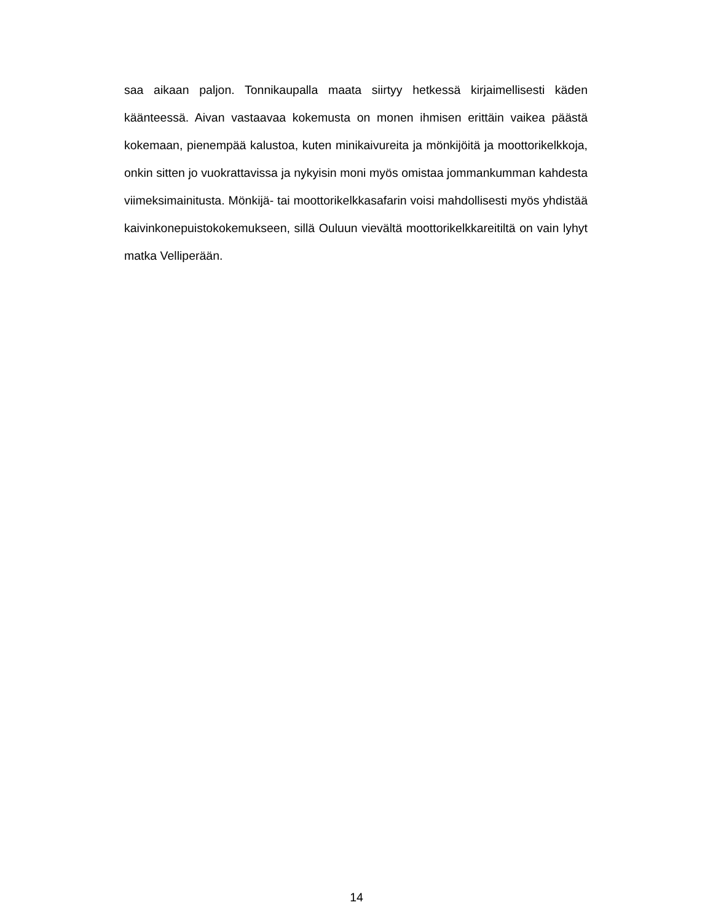saa aikaan paljon. Tonnikaupalla maata siirtyy hetkessä kirjaimellisesti käden käänteessä. Aivan vastaavaa kokemusta on monen ihmisen erittäin vaikea päästä kokemaan, pienempää kalustoa, kuten minikaivureita ja mönkijöitä ja moottorikelkkoja, onkin sitten jo vuokrattavissa ja nykyisin moni myös omistaa jommankumman kahdesta viimeksimainitusta. Mönkijä- tai moottorikelkkasafarin voisi mahdollisesti myös yhdistää kaivinkonepuistokokemukseen, sillä Ouluun vievältä moottorikelkkareitiltä on vain lyhyt matka Velliperään.
14